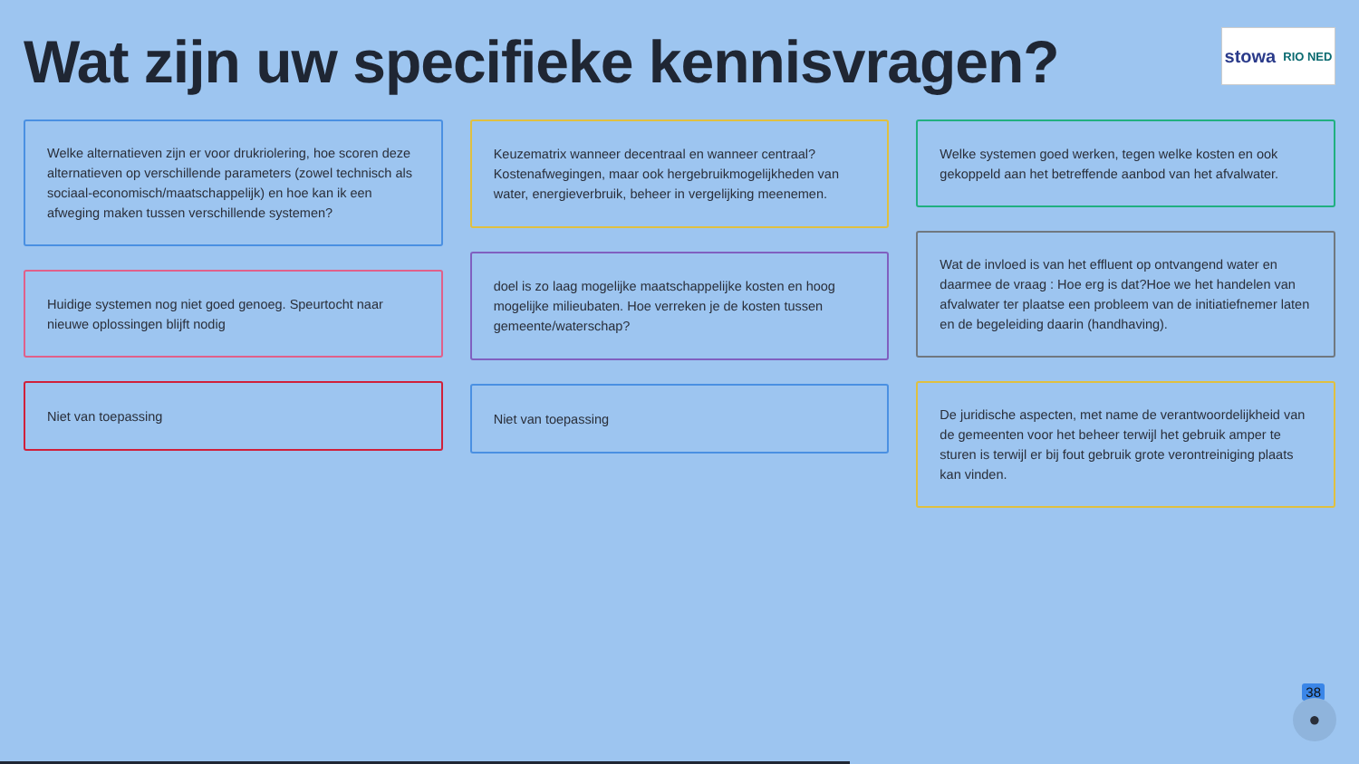Wat zijn uw specifieke kennisvragen?
stowa RIO NED
Welke alternatieven zijn er voor drukriolering, hoe scoren deze alternatieven op verschillende parameters (zowel technisch als sociaal-economisch/maatschappelijk) en hoe kan ik een afweging maken tussen verschillende systemen?
Huidige systemen nog niet goed genoeg. Speurtocht naar nieuwe oplossingen blijft nodig
Niet van toepassing
Keuzematrix wanneer decentraal en wanneer centraal? Kostenafwegingen, maar ook hergebruikmogelijkheden van water, energieverbruik, beheer in vergelijking meenemen.
doel is zo laag mogelijke maatschappelijke kosten en hoog mogelijke milieubaten. Hoe verreken je de kosten tussen gemeente/waterschap?
Niet van toepassing
Welke systemen goed werken, tegen welke kosten en ook gekoppeld aan het betreffende aanbod van het afvalwater.
Wat de invloed is van het effluent op ontvangend water en daarmee de vraag : Hoe erg is dat?Hoe we het handelen van afvalwater ter plaatse een probleem van de initiatiefnemer laten en de begeleiding daarin (handhaving).
De juridische aspecten, met name de verantwoordelijkheid van de gemeenten voor het beheer terwijl het gebruik amper te sturen is terwijl er bij fout gebruik grote verontreiniging plaats kan vinden.
38
●